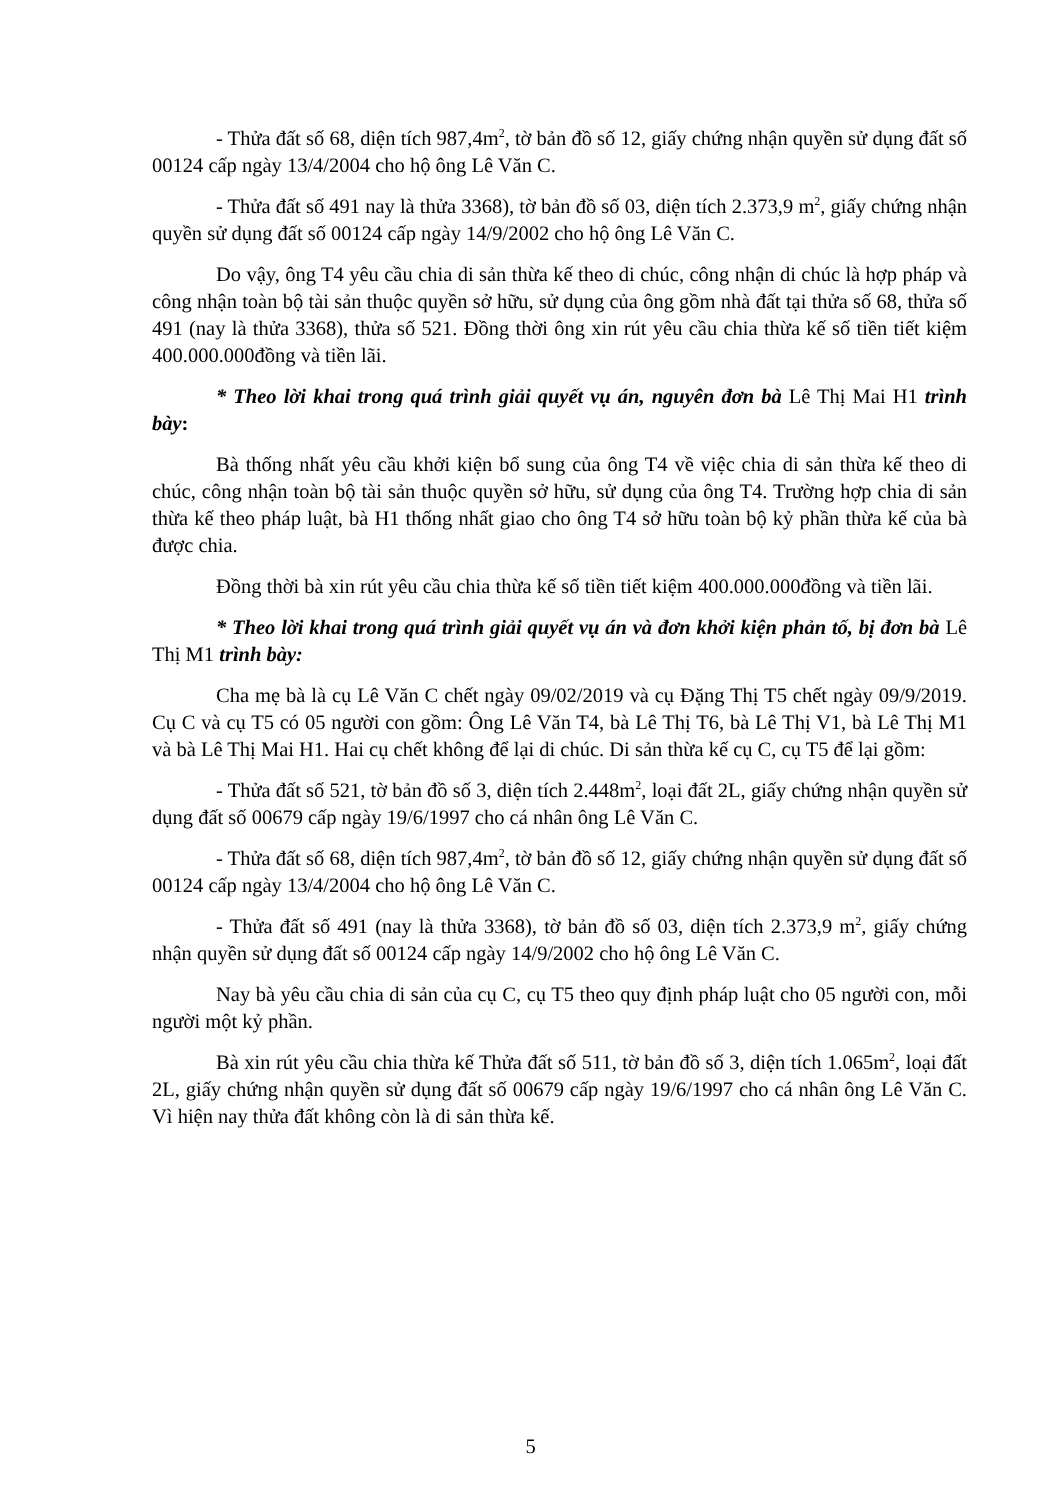- Thửa đất số 68, diện tích 987,4m<sup>2</sup>, tờ bản đồ số 12, giấy chứng nhận quyền sử dụng đất số 00124 cấp ngày 13/4/2004 cho hộ ông Lê Văn C.
- Thửa đất số 491 nay là thửa 3368), tờ bản đồ số 03, diện tích 2.373,9 m<sup>2</sup>, giấy chứng nhận quyền sử dụng đất số 00124 cấp ngày 14/9/2002 cho hộ ông Lê Văn C.
Do vậy, ông T4 yêu cầu chia di sản thừa kế theo di chúc, công nhận di chúc là hợp pháp và công nhận toàn bộ tài sản thuộc quyền sở hữu, sử dụng của ông gồm nhà đất tại thửa số 68, thửa số 491 (nay là thửa 3368), thửa số 521. Đồng thời ông xin rút yêu cầu chia thừa kế số tiền tiết kiệm 400.000.000đồng và tiền lãi.
* Theo lời khai trong quá trình giải quyết vụ án, nguyên đơn bà Lê Thị Mai H1 trình bày:
Bà thống nhất yêu cầu khởi kiện bổ sung của ông T4 về việc chia di sản thừa kế theo di chúc, công nhận toàn bộ tài sản thuộc quyền sở hữu, sử dụng của ông T4. Trường hợp chia di sản thừa kế theo pháp luật, bà H1 thống nhất giao cho ông T4 sở hữu toàn bộ kỷ phần thừa kế của bà được chia.
Đồng thời bà xin rút yêu cầu chia thừa kế số tiền tiết kiệm 400.000.000đồng và tiền lãi.
* Theo lời khai trong quá trình giải quyết vụ án và đơn khởi kiện phản tố, bị đơn bà Lê Thị M1 trình bày:
Cha mẹ bà là cụ Lê Văn C chết ngày 09/02/2019 và cụ Đặng Thị T5 chết ngày 09/9/2019. Cụ C và cụ T5 có 05 người con gồm: Ông Lê Văn T4, bà Lê Thị T6, bà Lê Thị V1, bà Lê Thị M1 và bà Lê Thị Mai H1. Hai cụ chết không để lại di chúc. Di sản thừa kế cụ C, cụ T5 để lại gồm:
- Thửa đất số 521, tờ bản đồ số 3, diện tích 2.448m<sup>2</sup>, loại đất 2L, giấy chứng nhận quyền sử dụng đất số 00679 cấp ngày 19/6/1997 cho cá nhân ông Lê Văn C.
- Thửa đất số 68, diện tích 987,4m<sup>2</sup>, tờ bản đồ số 12, giấy chứng nhận quyền sử dụng đất số 00124 cấp ngày 13/4/2004 cho hộ ông Lê Văn C.
- Thửa đất số 491 (nay là thửa 3368), tờ bản đồ số 03, diện tích 2.373,9 m<sup>2</sup>, giấy chứng nhận quyền sử dụng đất số 00124 cấp ngày 14/9/2002 cho hộ ông Lê Văn C.
Nay bà yêu cầu chia di sản của cụ C, cụ T5 theo quy định pháp luật cho 05 người con, mỗi người một kỷ phần.
Bà xin rút yêu cầu chia thừa kế Thửa đất số 511, tờ bản đồ số 3, diện tích 1.065m<sup>2</sup>, loại đất 2L, giấy chứng nhận quyền sử dụng đất số 00679 cấp ngày 19/6/1997 cho cá nhân ông Lê Văn C. Vì hiện nay thửa đất không còn là di sản thừa kế.
5